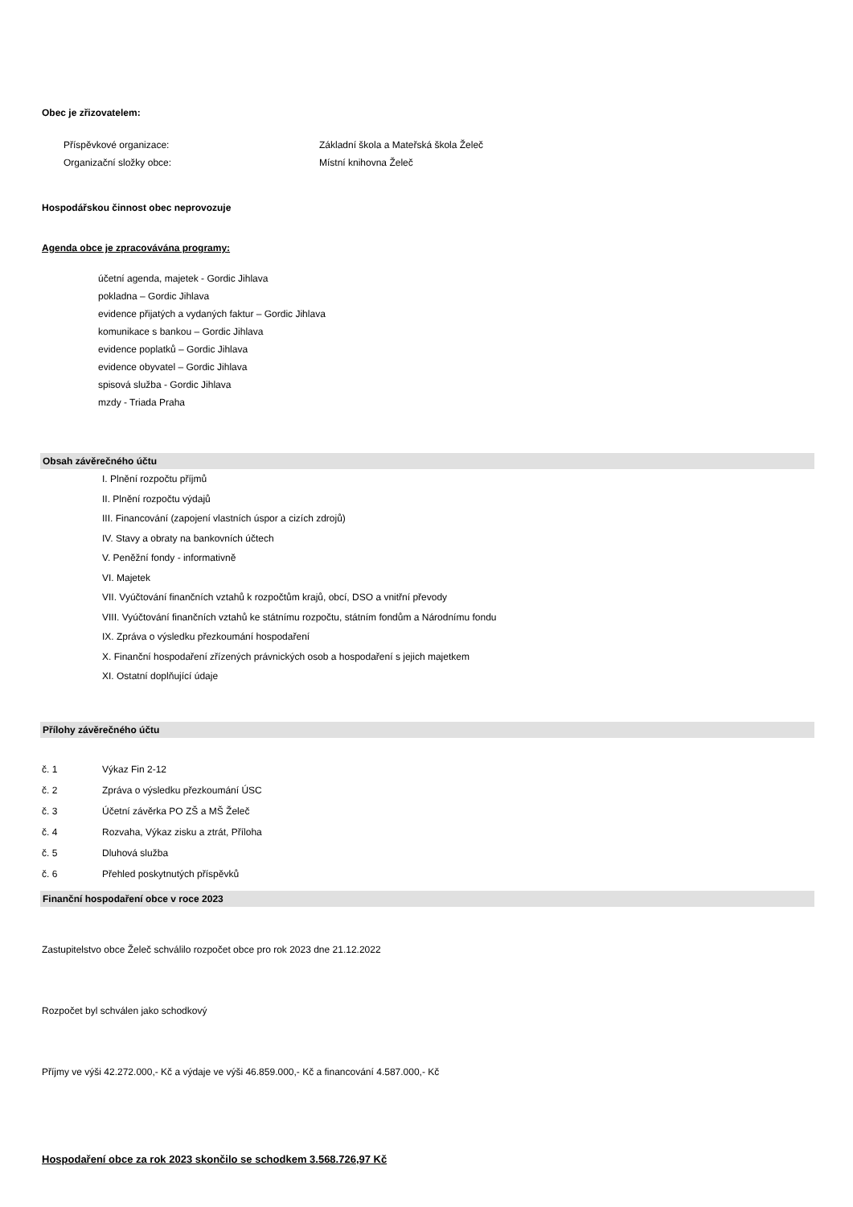Obec je zřizovatelem:
Příspěvkové organizace: Základní škola a Mateřská škola Želeč
Organizační složky obce: Místní knihovna Želeč
Hospodářskou činnost obec neprovozuje
Agenda obce je zpracovávána programy:
účetní agenda, majetek - Gordic Jihlava
pokladna – Gordic Jihlava
evidence přijatých a vydaných faktur – Gordic Jihlava
komunikace s bankou – Gordic Jihlava
evidence poplatků – Gordic Jihlava
evidence obyvatel – Gordic Jihlava
spisová služba - Gordic Jihlava
mzdy - Triada Praha
Obsah závěrečného účtu
I. Plnění rozpočtu příjmů
II. Plnění rozpočtu výdajů
III. Financování (zapojení vlastních úspor a cizích zdrojů)
IV. Stavy a obraty na bankovních účtech
V. Peněžní fondy - informativně
VI. Majetek
VII. Vyúčtování finančních vztahů k rozpočtům krajů, obcí, DSO a vnitřní převody
VIII. Vyúčtování finančních vztahů ke státnímu rozpočtu, státním fondům a Národnímu fondu
IX. Zpráva o výsledku přezkoumání hospodaření
X. Finanční hospodaření zřízených právnických osob a hospodaření s jejich majetkem
XI. Ostatní doplňující údaje
Přílohy závěrečného účtu
č. 1 Výkaz Fin 2-12
č. 2 Zpráva o výsledku přezkoumání ÚSC
č. 3 Účetní závěrka PO ZŠ a MŠ Želeč
č. 4 Rozvaha, Výkaz zisku a ztrát, Příloha
č. 5 Dluhová služba
č. 6 Přehled poskytnutých příspěvků
Finanční hospodaření obce v roce 2023
Zastupitelstvo obce Želeč schválilo rozpočet obce pro rok 2023 dne 21.12.2022
Rozpočet byl schválen jako schodkový
Příjmy ve výši 42.272.000,- Kč a výdaje ve výši 46.859.000,- Kč a financování 4.587.000,- Kč
Hospodaření obce za rok 2023 skončilo se schodkem 3.568.726,97 Kč